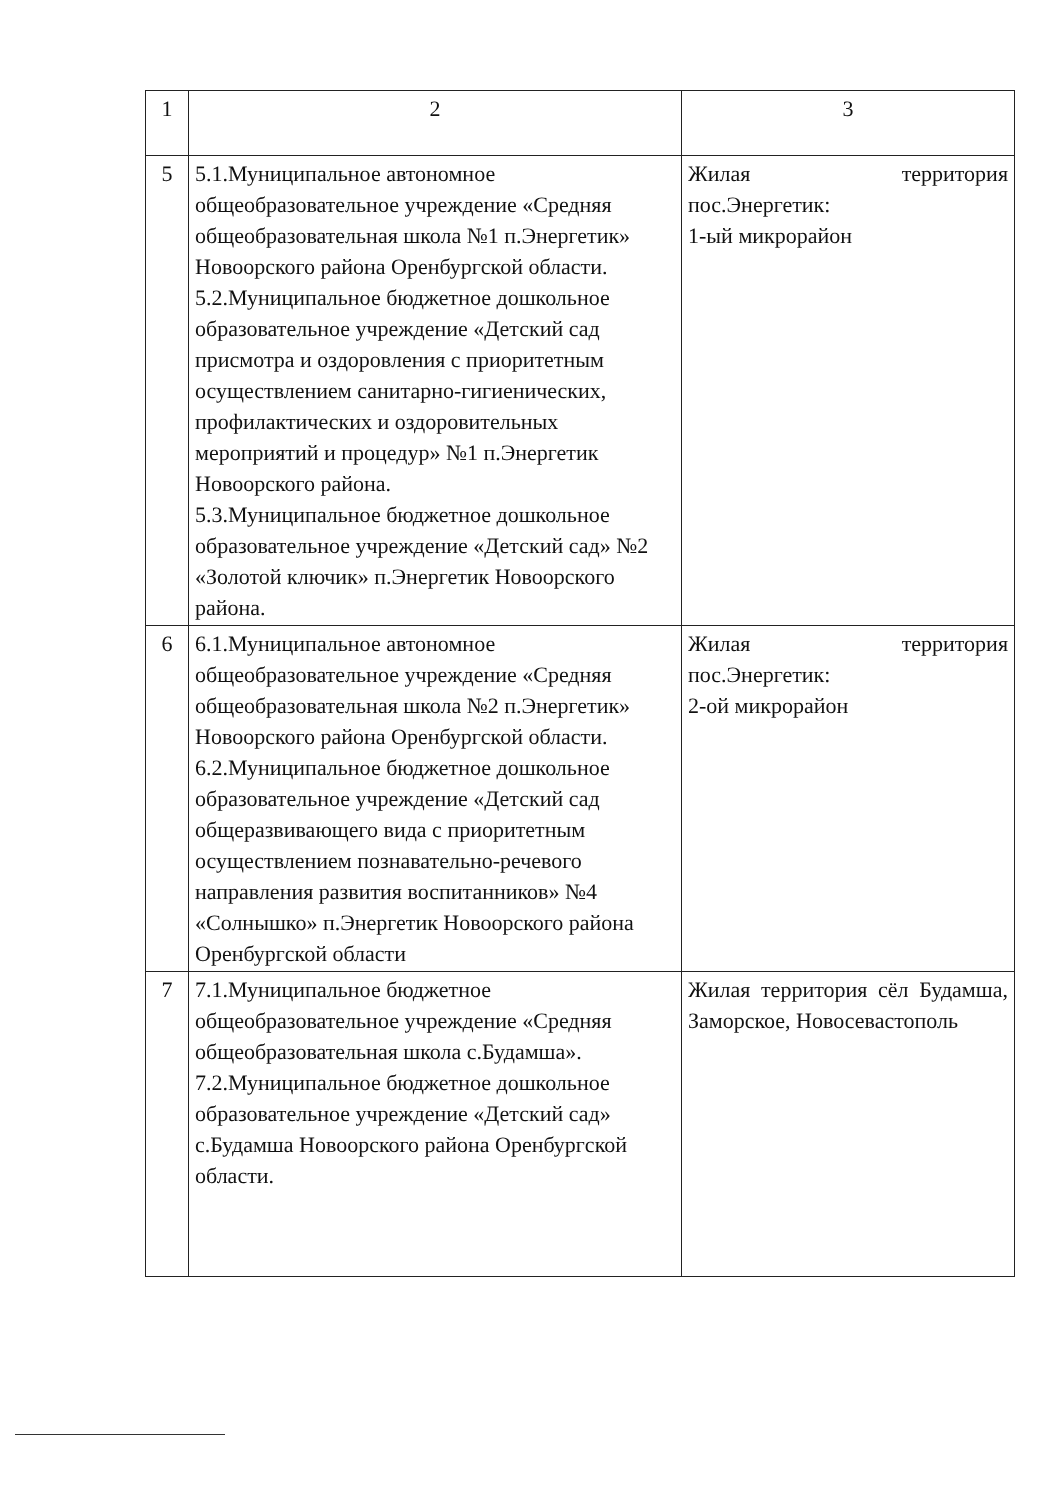| 1 | 2 | 3 |
| 5 | 5.1.Муниципальное автономное общеобразовательное учреждение «Средняя общеобразовательная школа №1 п.Энергетик» Новоорского района Оренбургской области. 5.2.Муниципальное бюджетное дошкольное образовательное учреждение «Детский сад присмотра и оздоровления с приоритетным осуществлением санитарно-гигиенических, профилактических и оздоровительных мероприятий и процедур» №1 п.Энергетик Новоорского района. 5.3.Муниципальное бюджетное дошкольное образовательное учреждение «Детский сад» №2 «Золотой ключик» п.Энергетик Новоорского района. | Жилая территория пос.Энергетик: 1-ый микрорайон |
| 6 | 6.1.Муниципальное автономное общеобразовательное учреждение «Средняя общеобразовательная школа №2 п.Энергетик» Новоорского района Оренбургской области. 6.2.Муниципальное бюджетное дошкольное образовательное учреждение «Детский сад общеразвивающего вида с приоритетным осуществлением познавательно-речевого направления развития воспитанников» №4 «Солнышко» п.Энергетик Новоорского района Оренбургской области | Жилая территория пос.Энергетик: 2-ой микрорайон |
| 7 | 7.1.Муниципальное бюджетное общеобразовательное учреждение «Средняя общеобразовательная школа с.Будамша». 7.2.Муниципальное бюджетное дошкольное образовательное учреждение «Детский сад» с.Будамша Новоорского района Оренбургской области. | Жилая территория сёл Будамша, Заморское, Новосевастополь |